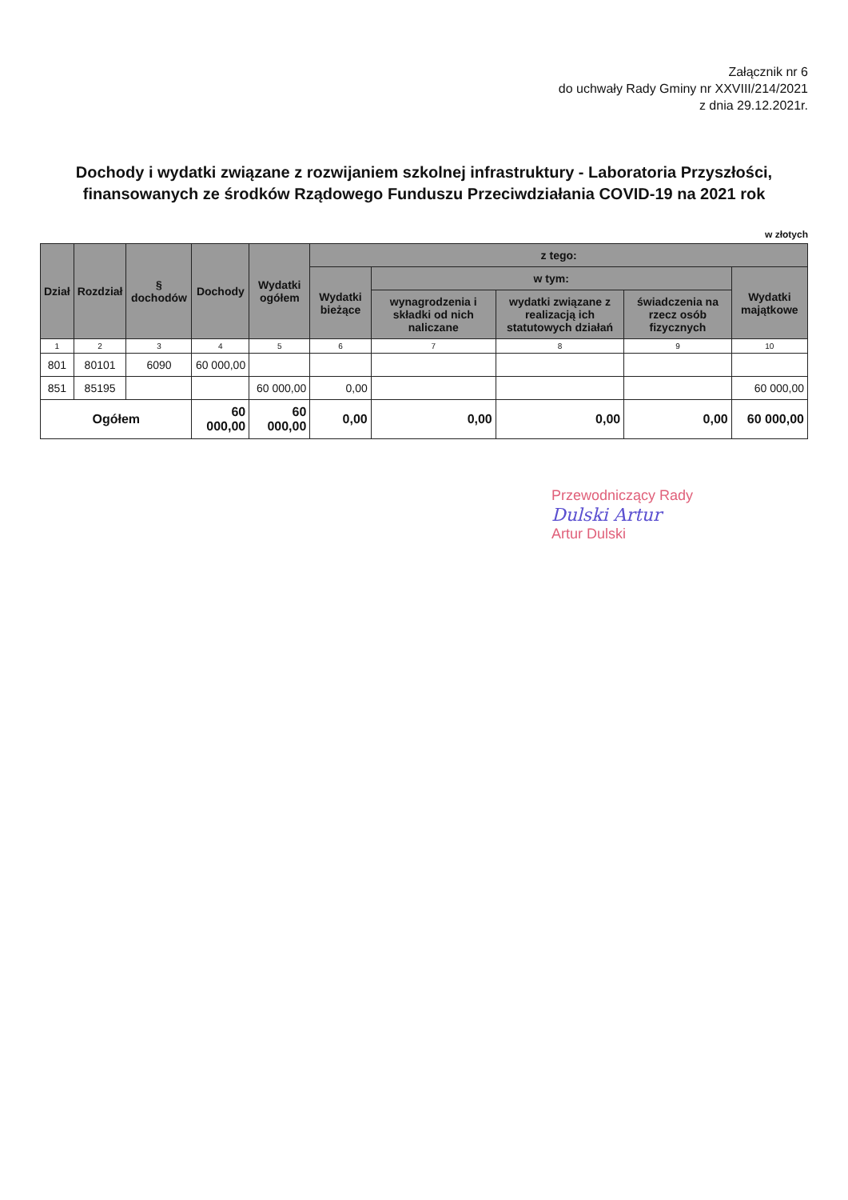Załącznik nr 6
do uchwały Rady Gminy nr XXVIII/214/2021
z dnia 29.12.2021r.
Dochody i wydatki związane z rozwijaniem szkolnej infrastruktury - Laboratoria Przyszłości, finansowanych ze środków Rządowego Funduszu Przeciwdziałania COVID-19 na 2021 rok
w złotych
| Dział | Rozdział | § dochodów | Dochody | Wydatki ogółem | z tego: | | | | |
| --- | --- | --- | --- | --- | --- | --- | --- | --- | --- |
| | | | | | Wydatki bieżące | w tym: | | | Wydatki majątkowe |
| | | | | | | wynagrodzenia i składki od nich naliczane | wydatki związane z realizacją ich statutowych działań | świadczenia na rzecz osób fizycznych | |
| 1 | 2 | 3 | 4 | 5 | 6 | 7 | 8 | 9 | 10 |
| 801 | 80101 | 6090 | 60 000,00 | | | | | | |
| 851 | 85195 | | | 60 000,00 | 0,00 | | | | 60 000,00 |
| Ogółem | | | 60 000,00 | 60 000,00 | 0,00 | 0,00 | 0,00 | 0,00 | 60 000,00 |
Przewodniczący Rady
Dulski Artur
Artur Dulski